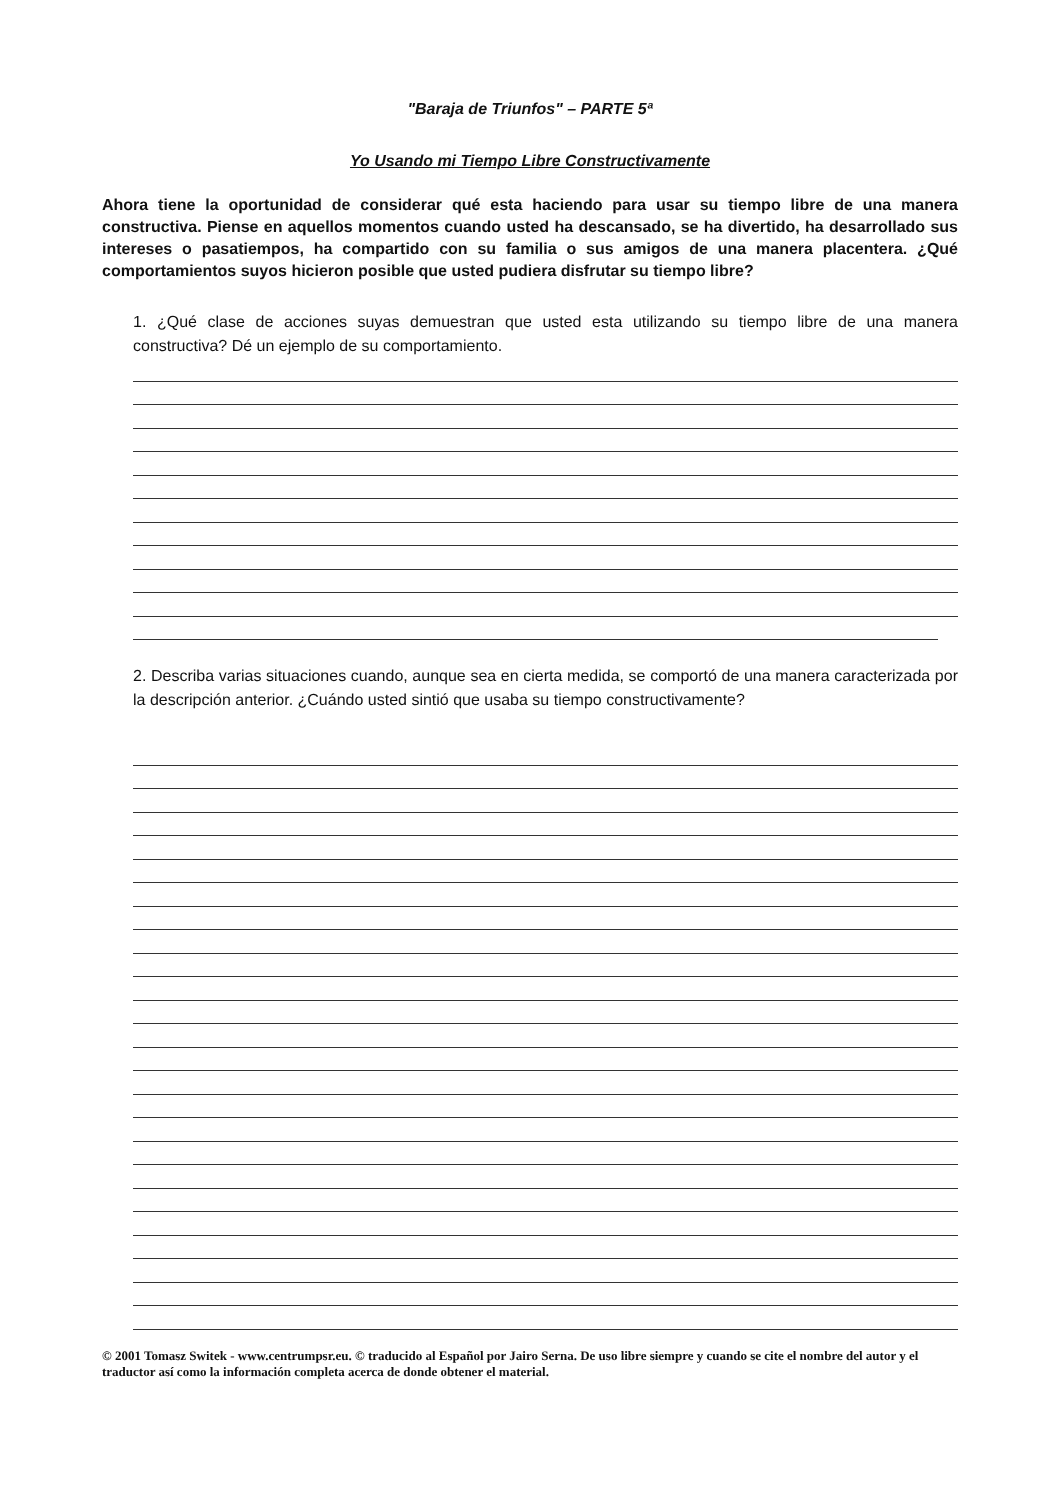"Baraja de Triunfos" – PARTE 5ª
Yo Usando mi Tiempo Libre Constructivamente
Ahora tiene la oportunidad de considerar qué esta haciendo para usar su tiempo libre de una manera constructiva. Piense en aquellos momentos cuando usted ha descansado, se ha divertido, ha desarrollado sus intereses o pasatiempos, ha compartido con su familia o sus amigos de una manera placentera. ¿Qué comportamientos suyos hicieron posible que usted pudiera disfrutar su tiempo libre?
1. ¿Qué clase de acciones suyas demuestran que usted esta utilizando su tiempo libre de una manera constructiva? Dé un ejemplo de su comportamiento.
2. Describa varias situaciones cuando, aunque sea en cierta medida, se comportó de una manera caracterizada por la descripción anterior. ¿Cuándo usted sintió que usaba su tiempo constructivamente?
© 2001 Tomasz Switek - www.centrumpsr.eu. © traducido al Español por Jairo Serna. De uso libre siempre y cuando se cite el nombre del autor y el traductor así como la información completa acerca de donde obtener el material.